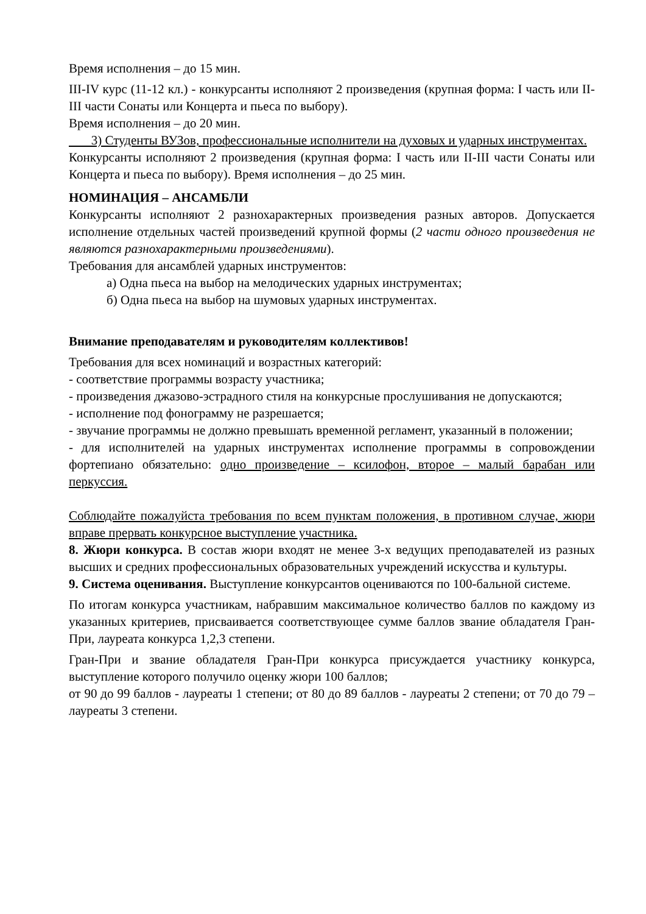Время исполнения – до 15 мин.
III-IV курс (11-12 кл.) - конкурсанты исполняют 2 произведения (крупная форма: I часть или II-III части Сонаты или Концерта и пьеса по выбору).
Время исполнения – до 20 мин.
3) Студенты ВУЗов, профессиональные исполнители на духовых и ударных инструментах.
Конкурсанты исполняют 2 произведения (крупная форма: I часть или II-III части Сонаты или Концерта и пьеса по выбору). Время исполнения – до 25 мин.
НОМИНАЦИЯ – АНСАМБЛИ
Конкурсанты исполняют 2 разнохарактерных произведения разных авторов. Допускается исполнение отдельных частей произведений крупной формы (2 части одного произведения не являются разнохарактерными произведениями).
Требования для ансамблей ударных инструментов:
а) Одна пьеса на выбор на мелодических ударных инструментах;
б) Одна пьеса на выбор на шумовых ударных инструментах.
Внимание преподавателям и руководителям коллективов!
Требования для всех номинаций и возрастных категорий:
- соответствие программы возрасту участника;
- произведения джазово-эстрадного стиля на конкурсные прослушивания не допускаются;
- исполнение под фонограмму не разрешается;
- звучание программы не должно превышать временной регламент, указанный в положении;
- для исполнителей на ударных инструментах исполнение программы в сопровождении фортепиано обязательно: одно произведение – ксилофон, второе – малый барабан или перкуссия.
Соблюдайте пожалуйста требования по всем пунктам положения, в противном случае, жюри вправе прервать конкурсное выступление участника.
8. Жюри конкурса. В состав жюри входят не менее 3-х ведущих преподавателей из разных высших и средних профессиональных образовательных учреждений искусства и культуры.
9. Система оценивания. Выступление конкурсантов оцениваются по 100-бальной системе.
По итогам конкурса участникам, набравшим максимальное количество баллов по каждому из указанных критериев, присваивается соответствующее сумме баллов звание обладателя Гран-При, лауреата конкурса 1,2,3 степени.
Гран-При и звание обладателя Гран-При конкурса присуждается участнику конкурса, выступление которого получило оценку жюри 100 баллов;
от 90 до 99 баллов - лауреаты 1 степени; от 80 до 89 баллов - лауреаты 2 степени; от 70 до 79 – лауреаты 3 степени.